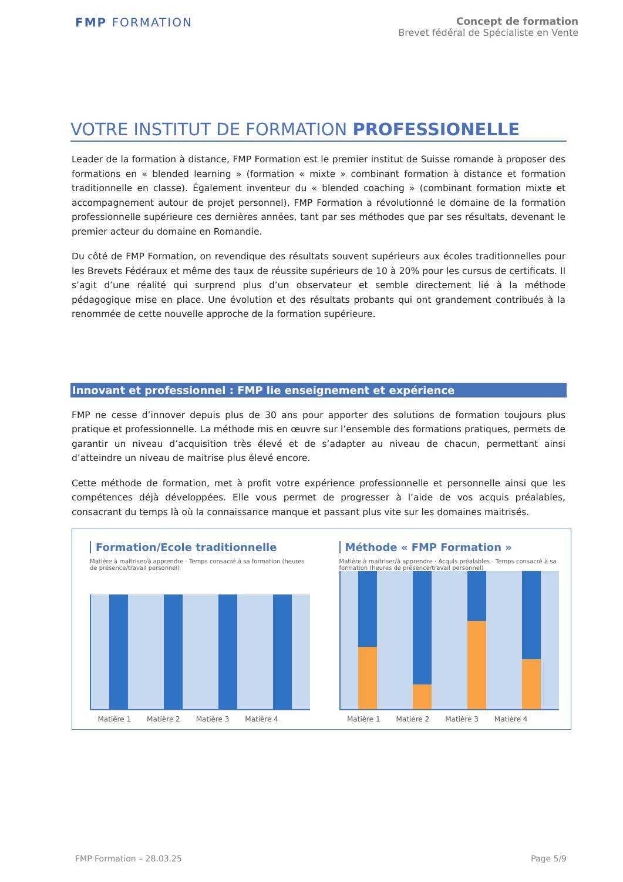FMP FORMATION
Concept de formation
Brevet fédéral de Spécialiste en Vente
VOTRE INSTITUT DE FORMATION PROFESSIONELLE
Leader de la formation à distance, FMP Formation est le premier institut de Suisse romande à proposer des formations en « blended learning » (formation « mixte » combinant formation à distance et formation traditionnelle en classe). Également inventeur du « blended coaching » (combinant formation mixte et accompagnement autour de projet personnel), FMP Formation a révolutionné le domaine de la formation professionnelle supérieure ces dernières années, tant par ses méthodes que par ses résultats, devenant le premier acteur du domaine en Romandie.
Du côté de FMP Formation, on revendique des résultats souvent supérieurs aux écoles traditionnelles pour les Brevets Fédéraux et même des taux de réussite supérieurs de 10 à 20% pour les cursus de certificats. Il s’agit d’une réalité qui surprend plus d’un observateur et semble directement lié à la méthode pédagogique mise en place. Une évolution et des résultats probants qui ont grandement contribués à la renommée de cette nouvelle approche de la formation supérieure.
Innovant et professionnel : FMP lie enseignement et expérience
FMP ne cesse d’innover depuis plus de 30 ans pour apporter des solutions de formation toujours plus pratique et professionnelle. La méthode mis en œuvre sur l’ensemble des formations pratiques, permets de garantir un niveau d’acquisition très élevé et de s’adapter au niveau de chacun, permettant ainsi d’atteindre un niveau de maitrise plus élevé encore.
Cette méthode de formation, met à profit votre expérience professionnelle et personnelle ainsi que les compétences déjà développées. Elle vous permet de progresser à l’aide de vos acquis préalables, consacrant du temps là où la connaissance manque et passant plus vite sur les domaines maitrisés.
Formation/Ecole traditionnelle
Matière à maitriser/à apprendre · Temps consacré à sa formation (heures de présence/travail personnel)
Matière 1 Matière 2 Matière 3 Matière 4
Méthode « FMP Formation »
Matière à maitriser/à apprendre · Acquis préalables · Temps consacré à sa formation (heures de présence/travail personnel)
Matière 1 Matière 2 Matière 3 Matière 4
FMP Formation – 28.03.25 Page 5/9